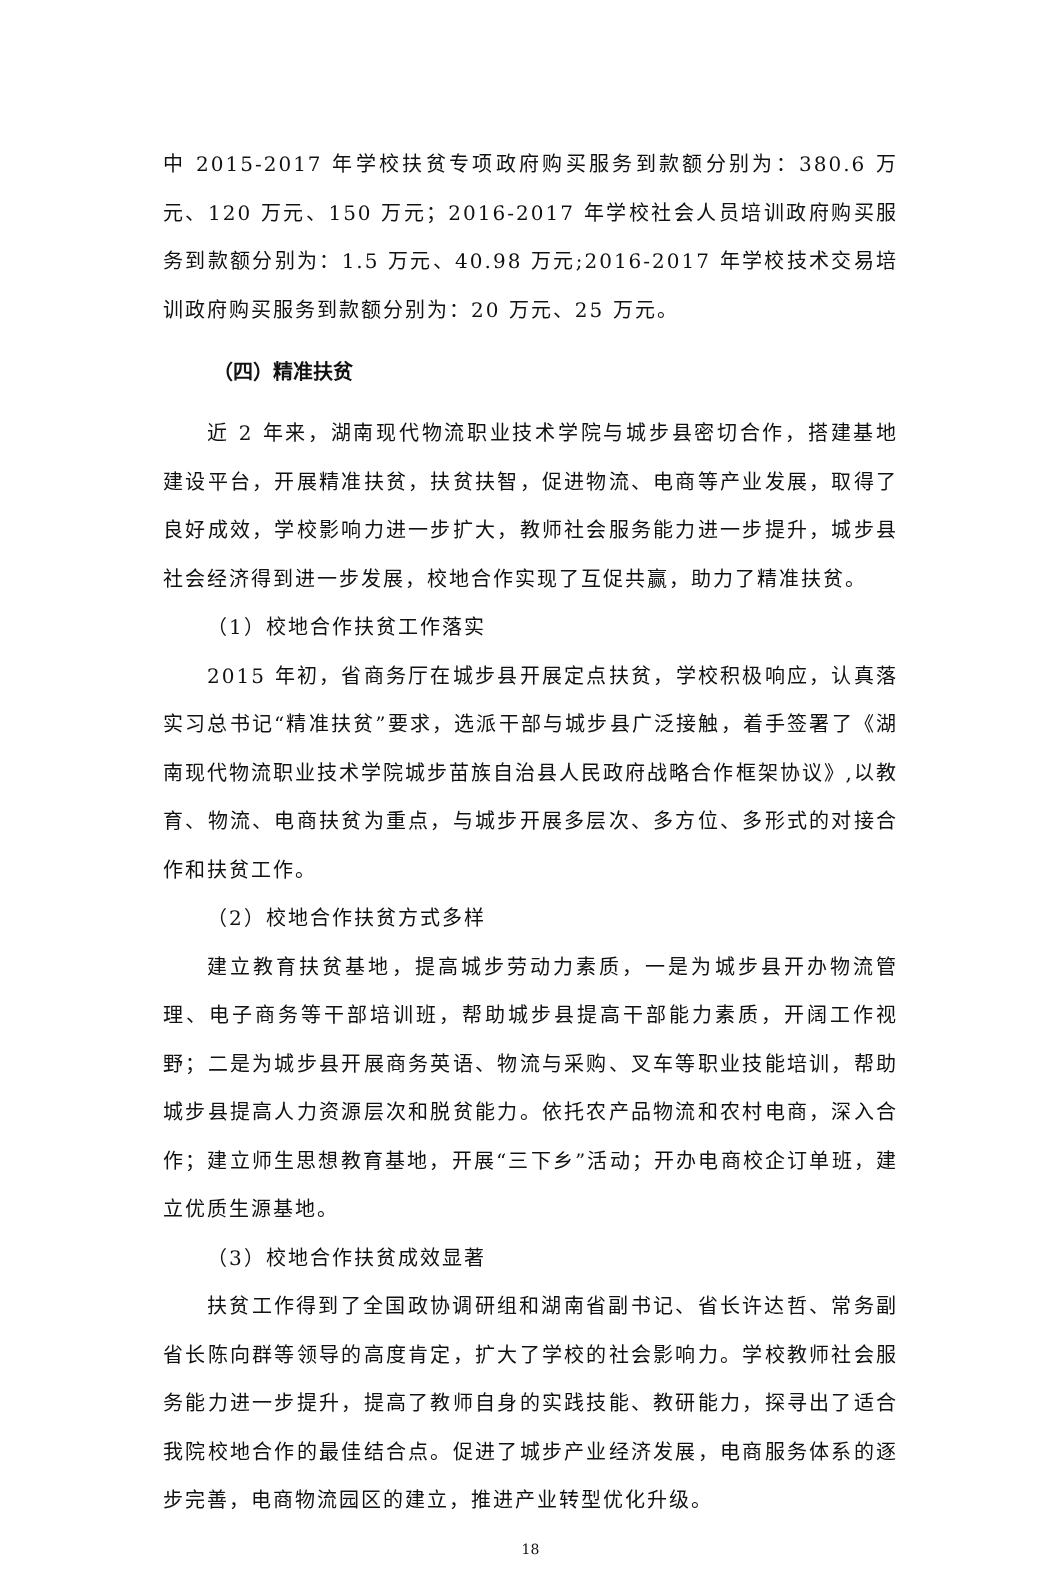中 2015-2017 年学校扶贫专项政府购买服务到款额分别为：380.6 万元、120 万元、150 万元；2016-2017 年学校社会人员培训政府购买服务到款额分别为：1.5 万元、40.98 万元;2016-2017 年学校技术交易培训政府购买服务到款额分别为：20 万元、25 万元。
（四）精准扶贫
近 2 年来，湖南现代物流职业技术学院与城步县密切合作，搭建基地建设平台，开展精准扶贫，扶贫扶智，促进物流、电商等产业发展，取得了良好成效，学校影响力进一步扩大，教师社会服务能力进一步提升，城步县社会经济得到进一步发展，校地合作实现了互促共赢，助力了精准扶贫。
（1）校地合作扶贫工作落实
2015 年初，省商务厅在城步县开展定点扶贫，学校积极响应，认真落实习总书记“精准扶贫”要求，选派干部与城步县广泛接触，着手签署了《湖南现代物流职业技术学院城步苗族自治县人民政府战略合作框架协议》,以教育、物流、电商扶贫为重点，与城步开展多层次、多方位、多形式的对接合作和扶贫工作。
（2）校地合作扶贫方式多样
建立教育扶贫基地，提高城步劳动力素质，一是为城步县开办物流管理、电子商务等干部培训班，帮助城步县提高干部能力素质，开阔工作视野；二是为城步县开展商务英语、物流与采购、叉车等职业技能培训，帮助城步县提高人力资源层次和脱贫能力。依托农产品物流和农村电商，深入合作；建立师生思想教育基地，开展“三下乡”活动；开办电商校企订单班，建立优质生源基地。
（3）校地合作扶贫成效显著
扶贫工作得到了全国政协调研组和湖南省副书记、省长许达哲、常务副省长陈向群等领导的高度肯定，扩大了学校的社会影响力。学校教师社会服务能力进一步提升，提高了教师自身的实践技能、教研能力，探寻出了适合我院校地合作的最佳结合点。促进了城步产业经济发展，电商服务体系的逐步完善，电商物流园区的建立，推进产业转型优化升级。
18